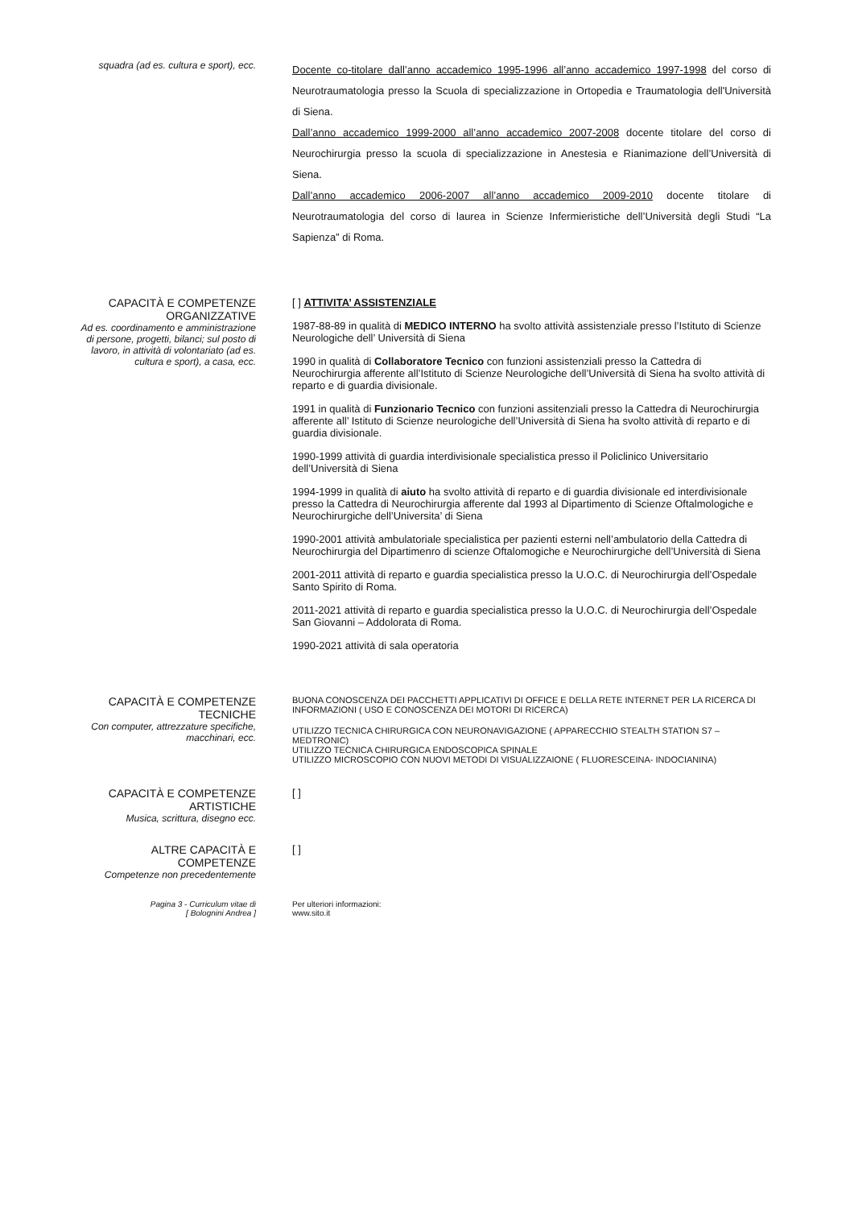squadra (ad es. cultura e sport), ecc.
Docente co-titolare dall’anno accademico 1995-1996 all’anno accademico 1997-1998 del corso di Neurotraumatologia presso la Scuola di specializzazione in Ortopedia e Traumatologia dell'Università di Siena.
Dall’anno accademico 1999-2000 all’anno accademico 2007-2008 docente titolare del corso di Neurochirurgia presso la scuola di specializzazione in Anestesia e Rianimazione dell’Università di Siena.
Dall’anno accademico 2006-2007 all’anno accademico 2009-2010 docente titolare di Neurotraumatologia del corso di laurea in Scienze Infermieristiche dell’Università degli Studi “La Sapienza” di Roma.
CAPACITÀ E COMPETENZE
ORGANIZZATIVE
Ad es. coordinamento e amministrazione di persone, progetti, bilanci; sul posto di lavoro, in attività di volontariato (ad es. cultura e sport), a casa, ecc.
[ ] ATTIVITA’ ASSISTENZIALE
1987-88-89 in qualità di MEDICO INTERNO ha svolto attività assistenziale presso l’Istituto di Scienze Neurologiche dell’ Università di Siena
1990 in qualità di Collaboratore Tecnico con funzioni assistenziali presso la Cattedra di Neurochirurgia afferente all’Istituto di Scienze Neurologiche dell’Università di Siena ha svolto attività di reparto e di guardia divisionale.
1991 in qualità di Funzionario Tecnico con funzioni assitenziali presso la Cattedra di Neurochirurgia afferente all’ Istituto di Scienze neurologiche dell’Università di Siena ha svolto attività di reparto e di guardia divisionale.
1990-1999 attività di guardia interdivisionale specialistica presso il Policlinico Universitario dell’Università di Siena
1994-1999 in qualità di aiuto ha svolto attività di reparto e di guardia divisionale ed interdivisionale presso la Cattedra di Neurochirurgia afferente dal 1993 al Dipartimento di Scienze Oftalmologiche e Neurochirurgiche dell’Universita’ di Siena
1990-2001 attività ambulatoriale specialistica per pazienti esterni nell’ambulatorio della Cattedra di Neurochirurgia del Dipartimenro di scienze Oftalomogiche e Neurochirurgiche dell’Università di Siena
2001-2011 attività di reparto e guardia specialistica presso la U.O.C. di Neurochirurgia dell’Ospedale Santo Spirito di Roma.
2011-2021 attività di reparto e guardia specialistica presso la U.O.C. di Neurochirurgia dell’Ospedale San Giovanni – Addolorata di Roma.
1990-2021 attività di sala operatoria
CAPACITÀ E COMPETENZE
TECNICHE
Con computer, attrezzature specifiche, macchinari, ecc.
BUONA CONOSCENZA DEI PACCHETTI APPLICATIVI DI OFFICE E DELLA RETE INTERNET PER LA RICERCA DI INFORMAZIONI ( USO E CONOSCENZA DEI MOTORI DI RICERCA)
UTILIZZO TECNICA CHIRURGICA CON NEURONAVIGAZIONE ( APPARECCHIO STEALTH STATION S7 – MEDTRONIC)
UTILIZZO TECNICA CHIRURGICA ENDOSCOPICA SPINALE
UTILIZZO MICROSCOPIO CON NUOVI METODI DI VISUALIZZAIONE ( FLUORESCEINA- INDOCIANINA)
CAPACITÀ E COMPETENZE
ARTISTICHE
Musica, scrittura, disegno ecc.
[ ]
ALTRE CAPACITÀ E COMPETENZE
Competenze non precedentemente
[ ]
Pagina 3 - Curriculum vitae di
[ Bolognini Andrea ]
Per ulteriori informazioni:
www.sito.it